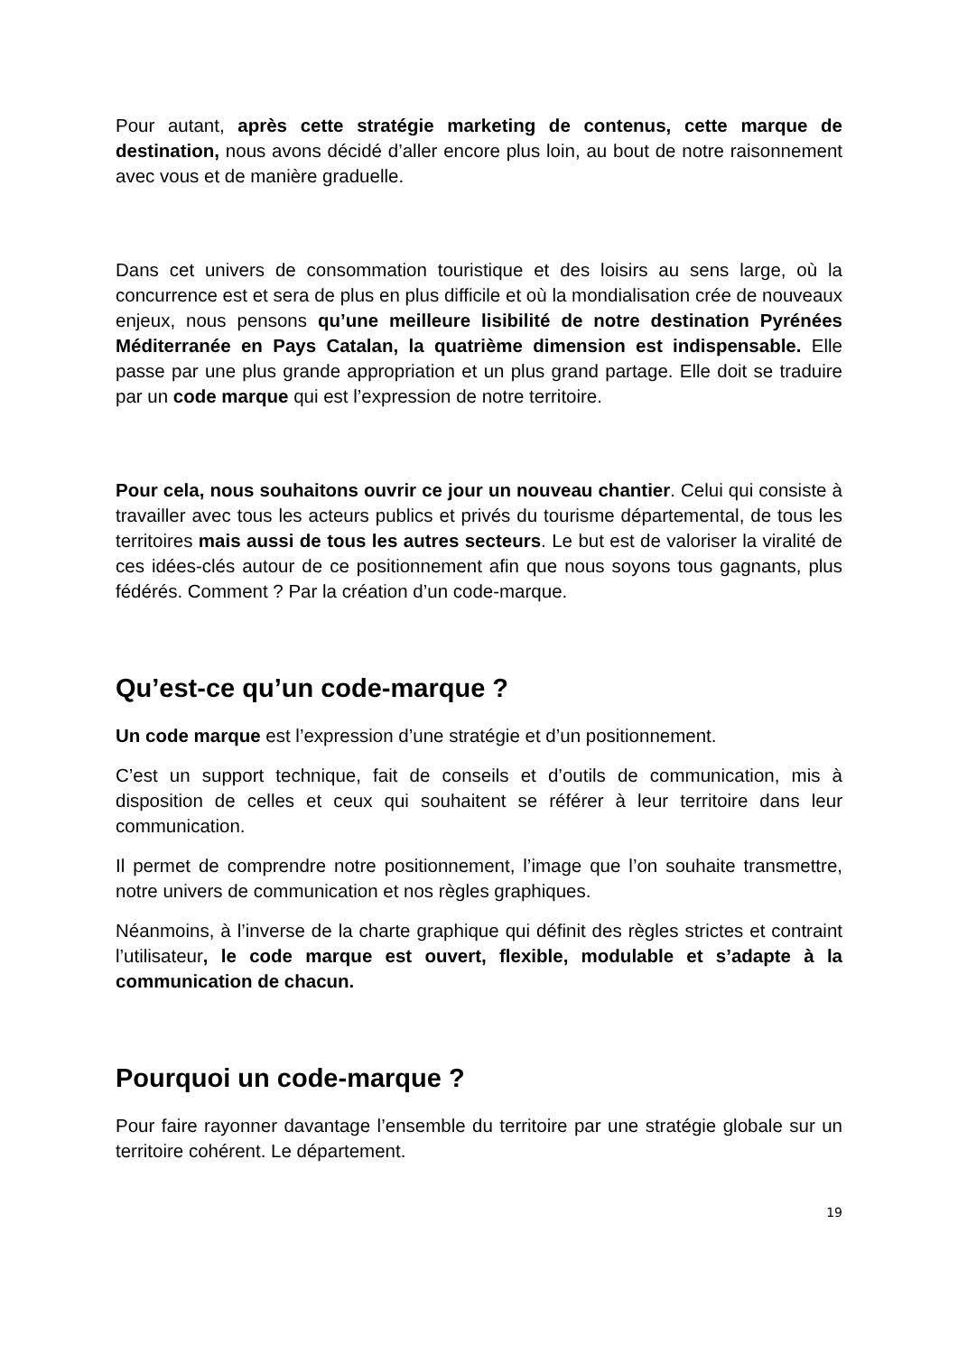Pour autant, après cette stratégie marketing de contenus, cette marque de destination, nous avons décidé d’aller encore plus loin, au bout de notre raisonnement avec vous et de manière graduelle.
Dans cet univers de consommation touristique et des loisirs au sens large, où la concurrence est et sera de plus en plus difficile et où la mondialisation crée de nouveaux enjeux, nous pensons qu’une meilleure lisibilité de notre destination Pyrénées Méditerranée en Pays Catalan, la quatrième dimension est indispensable. Elle passe par une plus grande appropriation et un plus grand partage. Elle doit se traduire par un code marque qui est l’expression de notre territoire.
Pour cela, nous souhaitons ouvrir ce jour un nouveau chantier. Celui qui consiste à travailler avec tous les acteurs publics et privés du tourisme départemental, de tous les territoires mais aussi de tous les autres secteurs. Le but est de valoriser la viralité de ces idées-clés autour de ce positionnement afin que nous soyons tous gagnants, plus fédérés. Comment ? Par la création d’un code-marque.
Qu’est-ce qu’un code-marque ?
Un code marque est l’expression d’une stratégie et d’un positionnement.
C’est un support technique, fait de conseils et d’outils de communication, mis à disposition de celles et ceux qui souhaitent se référer à leur territoire dans leur communication.
Il permet de comprendre notre positionnement, l’image que l’on souhaite transmettre, notre univers de communication et nos règles graphiques.
Néanmoins, à l’inverse de la charte graphique qui définit des règles strictes et contraint l’utilisateur, le code marque est ouvert, flexible, modulable et s’adapte à la communication de chacun.
Pourquoi un code-marque ?
Pour faire rayonner davantage l’ensemble du territoire par une stratégie globale sur un territoire cohérent. Le département.
19